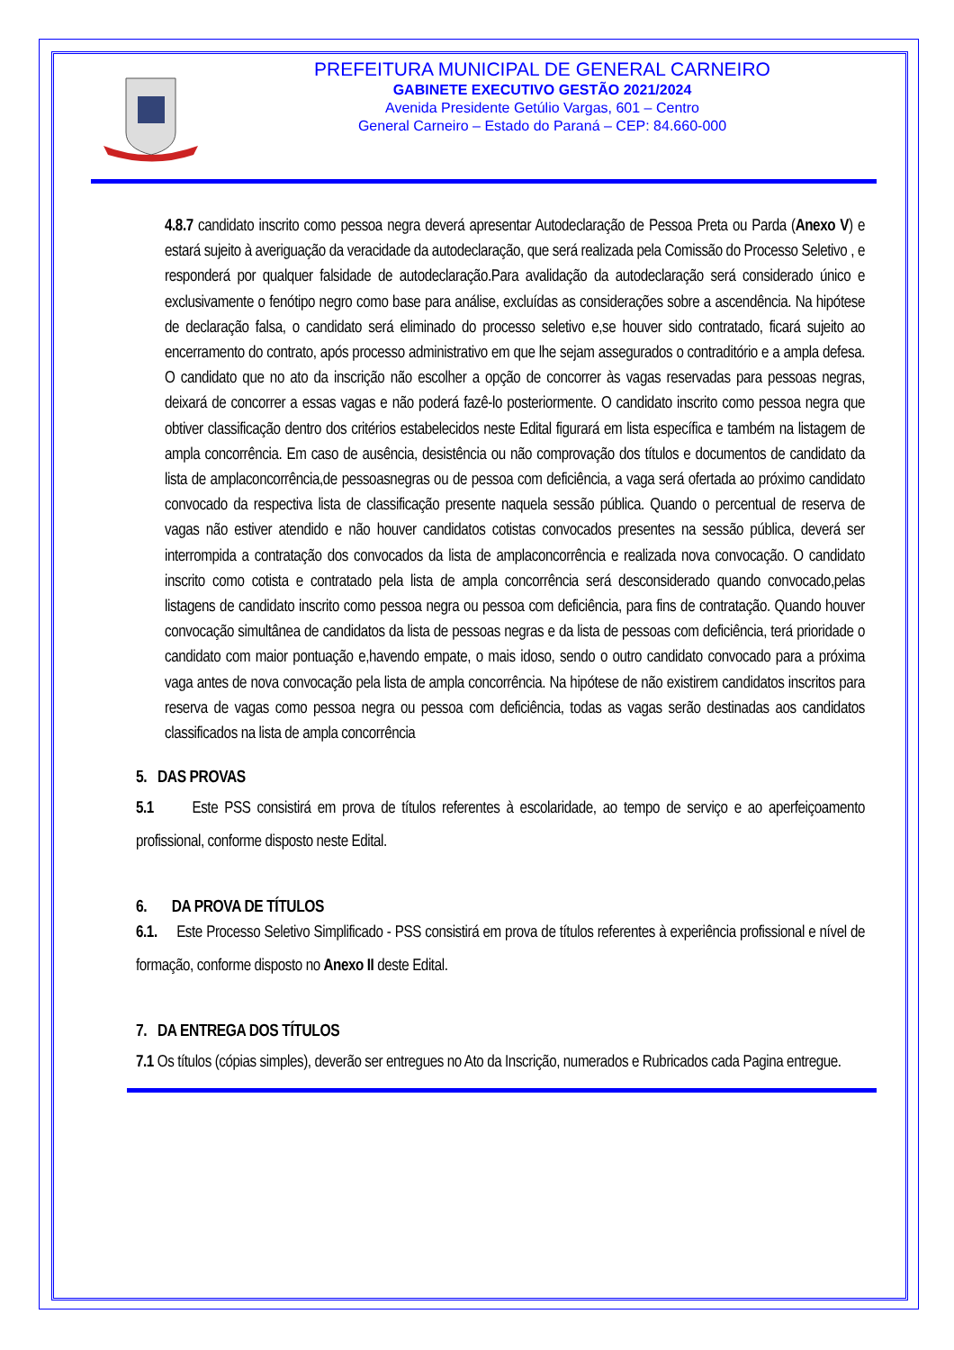PREFEITURA MUNICIPAL DE GENERAL CARNEIRO
GABINETE EXECUTIVO GESTÃO 2021/2024
Avenida Presidente Getúlio Vargas, 601 – Centro
General Carneiro – Estado do Paraná – CEP: 84.660-000
4.8.7 candidato inscrito como pessoa negra deverá apresentar Autodeclaração de Pessoa Preta ou Parda (Anexo V) e estará sujeito à averiguação da veracidade da autodeclaração, que será realizada pela Comissão do Processo Seletivo , e responderá por qualquer falsidade de autodeclaração.Para avalidação da autodeclaração será considerado único e exclusivamente o fenótipo negro como base para análise, excluídas as considerações sobre a ascendência. Na hipótese de declaração falsa, o candidato será eliminado do processo seletivo e,se houver sido contratado, ficará sujeito ao encerramento do contrato, após processo administrativo em que lhe sejam assegurados o contraditório e a ampla defesa. O candidato que no ato da inscrição não escolher a opção de concorrer às vagas reservadas para pessoas negras, deixará de concorrer a essas vagas e não poderá fazê-lo posteriormente. O candidato inscrito como pessoa negra que obtiver classificação dentro dos critérios estabelecidos neste Edital figurará em lista específica e também na listagem de ampla concorrência. Em caso de ausência, desistência ou não comprovação dos títulos e documentos de candidato da lista de amplaconcorrência,de pessoasnegras ou de pessoa com deficiência, a vaga será ofertada ao próximo candidato convocado da respectiva lista de classificação presente naquela sessão pública. Quando o percentual de reserva de vagas não estiver atendido e não houver candidatos cotistas convocados presentes na sessão pública, deverá ser interrompida a contratação dos convocados da lista de amplaconcorrência e realizada nova convocação. O candidato inscrito como cotista e contratado pela lista de ampla concorrência será desconsiderado quando convocado,pelas listagens de candidato inscrito como pessoa negra ou pessoa com deficiência, para fins de contratação. Quando houver convocação simultânea de candidatos da lista de pessoas negras e da lista de pessoas com deficiência, terá prioridade o candidato com maior pontuação e,havendo empate, o mais idoso, sendo o outro candidato convocado para a próxima vaga antes de nova convocação pela lista de ampla concorrência. Na hipótese de não existirem candidatos inscritos para reserva de vagas como pessoa negra ou pessoa com deficiência, todas as vagas serão destinadas aos candidatos classificados na lista de ampla concorrência
5. DAS PROVAS
5.1 Este PSS consistirá em prova de títulos referentes à escolaridade, ao tempo de serviço e ao aperfeiçoamento profissional, conforme disposto neste Edital.
6. DA PROVA DE TÍTULOS
6.1. Este Processo Seletivo Simplificado - PSS consistirá em prova de títulos referentes à experiência profissional e nível de formação, conforme disposto no Anexo II deste Edital.
7. DA ENTREGA DOS TÍTULOS
7.1 Os títulos (cópias simples), deverão ser entregues no Ato da Inscrição, numerados e Rubricados cada Pagina entregue.